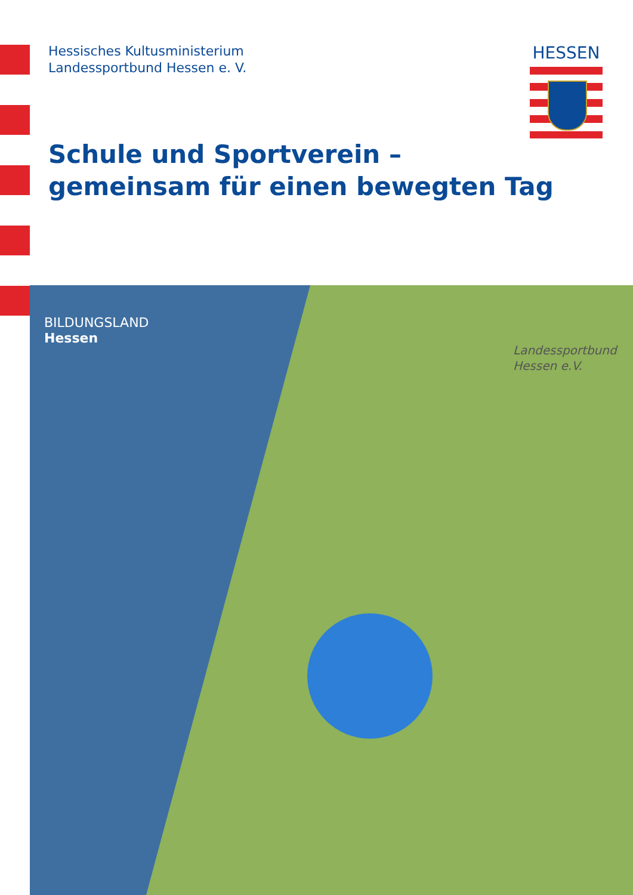Hessisches Kultusministerium
Landessportbund Hessen e. V.
HESSEN
Schule und Sportverein –
gemeinsam für einen bewegten Tag
BILDUNGSLAND
Hessen
Landessportbund
Hessen e.V.